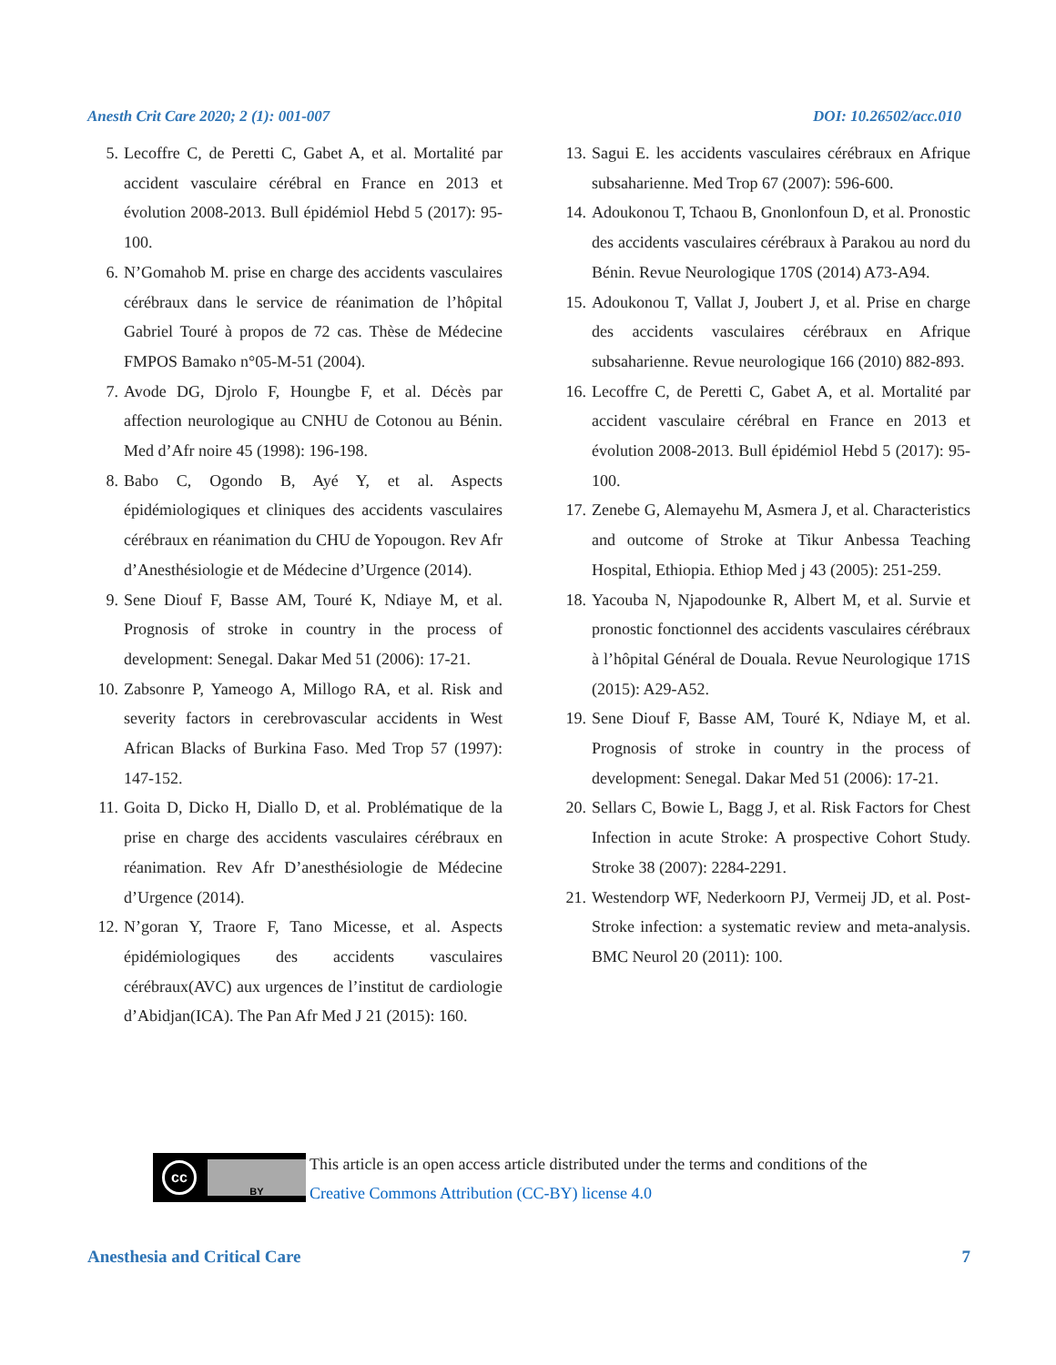Anesth Crit Care 2020; 2 (1): 001-007 DOI: 10.26502/acc.010
5. Lecoffre C, de Peretti C, Gabet A, et al. Mortalité par accident vasculaire cérébral en France en 2013 et évolution 2008-2013. Bull épidémiol Hebd 5 (2017): 95-100.
6. N’Gomahob M. prise en charge des accidents vasculaires cérébraux dans le service de réanimation de l’hôpital Gabriel Touré à propos de 72 cas. Thèse de Médecine FMPOS Bamako n°05-M-51 (2004).
7. Avode DG, Djrolo F, Houngbe F, et al. Décès par affection neurologique au CNHU de Cotonou au Bénin. Med d’Afr noire 45 (1998): 196-198.
8. Babo C, Ogondo B, Ayé Y, et al. Aspects épidémiologiques et cliniques des accidents vasculaires cérébraux en réanimation du CHU de Yopougon. Rev Afr d’Anesthésiologie et de Médecine d’Urgence (2014).
9. Sene Diouf F, Basse AM, Touré K, Ndiaye M, et al. Prognosis of stroke in country in the process of development: Senegal. Dakar Med 51 (2006): 17-21.
10. Zabsonre P, Yameogo A, Millogo RA, et al. Risk and severity factors in cerebrovascular accidents in West African Blacks of Burkina Faso. Med Trop 57 (1997): 147-152.
11. Goita D, Dicko H, Diallo D, et al. Problématique de la prise en charge des accidents vasculaires cérébraux en réanimation. Rev Afr D’anesthésiologie de Médecine d’Urgence (2014).
12. N’goran Y, Traore F, Tano Micesse, et al. Aspects épidémiologiques des accidents vasculaires cérébraux(AVC) aux urgences de l’institut de cardiologie d’Abidjan(ICA). The Pan Afr Med J 21 (2015): 160.
13. Sagui E. les accidents vasculaires cérébraux en Afrique subsaharienne. Med Trop 67 (2007): 596-600.
14. Adoukonou T, Tchaou B, Gnonlonfoun D, et al. Pronostic des accidents vasculaires cérébraux à Parakou au nord du Bénin. Revue Neurologique 170S (2014) A73-A94.
15. Adoukonou T, Vallat J, Joubert J, et al. Prise en charge des accidents vasculaires cérébraux en Afrique subsaharienne. Revue neurologique 166 (2010) 882-893.
16. Lecoffre C, de Peretti C, Gabet A, et al. Mortalité par accident vasculaire cérébral en France en 2013 et évolution 2008-2013. Bull épidémiol Hebd 5 (2017): 95-100.
17. Zenebe G, Alemayehu M, Asmera J, et al. Characteristics and outcome of Stroke at Tikur Anbessa Teaching Hospital, Ethiopia. Ethiop Med j 43 (2005): 251-259.
18. Yacouba N, Njapodounke R, Albert M, et al. Survie et pronostic fonctionnel des accidents vasculaires cérébraux à l’hôpital Général de Douala. Revue Neurologique 171S (2015): A29-A52.
19. Sene Diouf F, Basse AM, Touré K, Ndiaye M, et al. Prognosis of stroke in country in the process of development: Senegal. Dakar Med 51 (2006): 17-21.
20. Sellars C, Bowie L, Bagg J, et al. Risk Factors for Chest Infection in acute Stroke: A prospective Cohort Study. Stroke 38 (2007): 2284-2291.
21. Westendorp WF, Nederkoorn PJ, Vermeij JD, et al. Post-Stroke infection: a systematic review and meta-analysis. BMC Neurol 20 (2011): 100.
cc
BY
This article is an open access article distributed under the terms and conditions of the
Creative Commons Attribution (CC-BY) license 4.0
Anesthesia and Critical Care 7